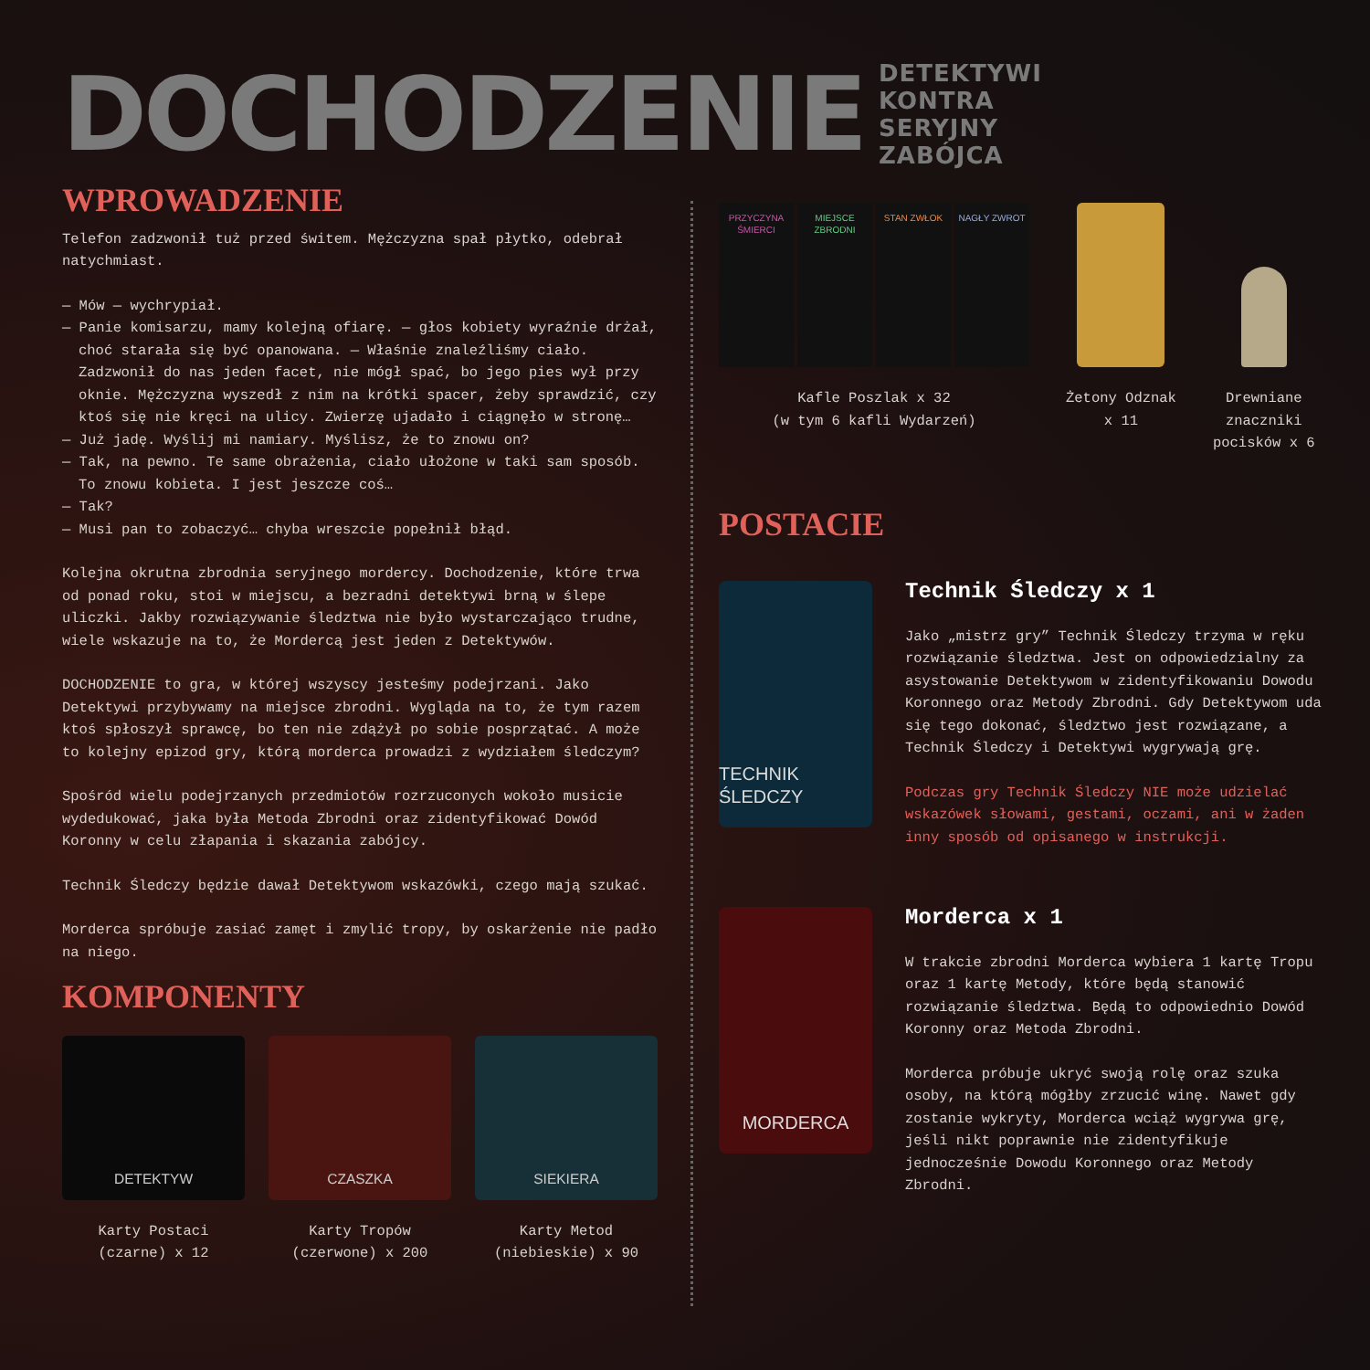DOCHODZENIE DETEKTYWI
KONTRA
SERYJNY
ZABÓJCA
WPROWADZENIE
Telefon zadzwonił tuż przed świtem. Mężczyzna spał płytko, odebrał natychmiast.
— Mów — wychrypiał.
— Panie komisarzu, mamy kolejną ofiarę. — głos kobiety wyraźnie drżał, choć starała się być opanowana. — Właśnie znaleźliśmy ciało. Zadzwonił do nas jeden facet, nie mógł spać, bo jego pies wył przy oknie. Mężczyzna wyszedł z nim na krótki spacer, żeby sprawdzić, czy ktoś się nie kręci na ulicy. Zwierzę ujadało i ciągnęło w stronę…
— Już jadę. Wyślij mi namiary. Myślisz, że to znowu on?
— Tak, na pewno. Te same obrażenia, ciało ułożone w taki sam sposób. To znowu kobieta. I jest jeszcze coś…
— Tak?
— Musi pan to zobaczyć… chyba wreszcie popełnił błąd.
Kolejna okrutna zbrodnia seryjnego mordercy. Dochodzenie, które trwa od ponad roku, stoi w miejscu, a bezradni detektywi brną w ślepe uliczki. Jakby rozwiązywanie śledztwa nie było wystarczająco trudne, wiele wskazuje na to, że Mordercą jest jeden z Detektywów.
DOCHODZENIE to gra, w której wszyscy jesteśmy podejrzani. Jako Detektywi przybywamy na miejsce zbrodni. Wygląda na to, że tym razem ktoś spłoszył sprawcę, bo ten nie zdążył po sobie posprzątać. A może to kolejny epizod gry, którą morderca prowadzi z wydziałem śledczym?
Spośród wielu podejrzanych przedmiotów rozrzuconych wokoło musicie wydedukować, jaka była Metoda Zbrodni oraz zidentyfikować Dowód Koronny w celu złapania i skazania zabójcy.
Technik Śledczy będzie dawał Detektywom wskazówki, czego mają szukać.
Morderca spróbuje zasiać zamęt i zmylić tropy, by oskarżenie nie padło na niego.
KOMPONENTY
DETEKTYW
Karty Postaci
(czarne) x 12
CZASZKA
Karty Tropów
(czerwone) x 200
SIEKIERA
Karty Metod
(niebieskie) x 90
PRZYCZYNA ŚMIERCI
MIEJSCE ZBRODNI
STAN ZWŁOK NAGŁY ZWROT
Kafle Poszlak x 32
(w tym 6 kafli Wydarzeń)
Żetony Odznak
x 11
Drewniane
znaczniki
pocisków x 6
POSTACIE
TECHNIK ŚLEDCZY
Technik Śledczy x 1
Jako „mistrz gry” Technik Śledczy trzyma w ręku rozwiązanie śledztwa. Jest on odpowiedzialny za asystowanie Detektywom w zidentyfikowaniu Dowodu Koronnego oraz Metody Zbrodni. Gdy Detektywom uda się tego dokonać, śledztwo jest rozwiązane, a Technik Śledczy i Detektywi wygrywają grę.
Podczas gry Technik Śledczy NIE może udzielać wskazówek słowami, gestami, oczami, ani w żaden inny sposób od opisanego w instrukcji.
MORDERCA
Morderca x 1
W trakcie zbrodni Morderca wybiera 1 kartę Tropu oraz 1 kartę Metody, które będą stanowić rozwiązanie śledztwa. Będą to odpowiednio Dowód Koronny oraz Metoda Zbrodni.
Morderca próbuje ukryć swoją rolę oraz szuka osoby, na którą mógłby zrzucić winę. Nawet gdy zostanie wykryty, Morderca wciąż wygrywa grę, jeśli nikt poprawnie nie zidentyfikuje jednocześnie Dowodu Koronnego oraz Metody Zbrodni.